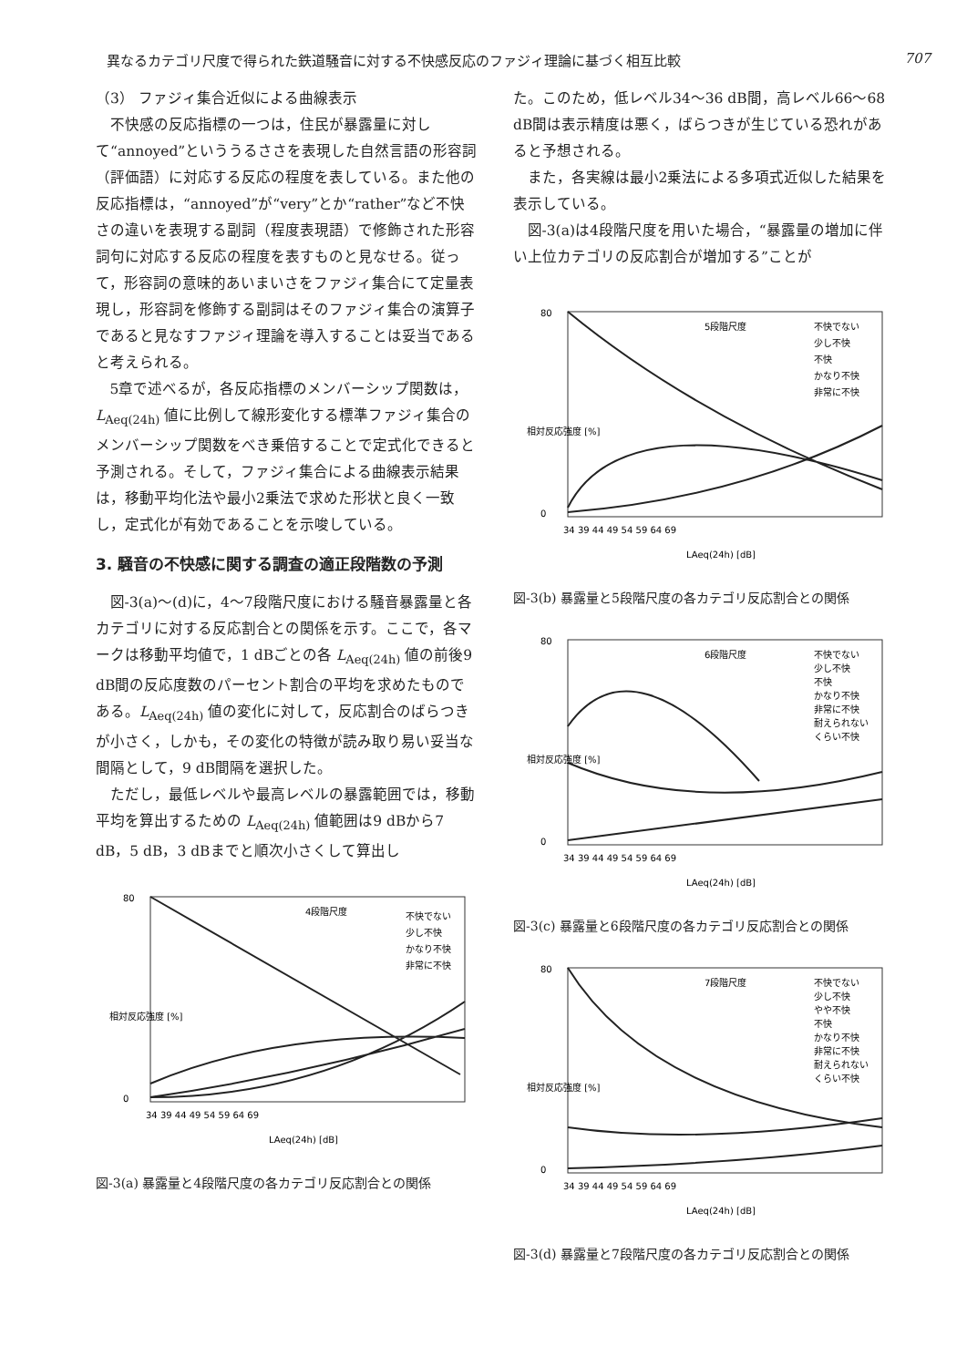異なるカテゴリ尺度で得られた鉄道騒音に対する不快感反応のファジィ理論に基づく相互比較 707
（3） ファジィ集合近似による曲線表示
不快感の反応指標の一つは，住民が暴露量に対して“annoyed”といううるささを表現した自然言語の形容詞（評価語）に対応する反応の程度を表している。また他の反応指標は，“annoyed”が“very”とか“rather”など不快さの違いを表現する副詞（程度表現語）で修飾された形容詞句に対応する反応の程度を表すものと見なせる。従って，形容詞の意味的あいまいさをファジィ集合にて定量表現し，形容詞を修飾する副詞はそのファジィ集合の演算子であると見なすファジィ理論を導入することは妥当であると考えられる。
5章で述べるが，各反応指標のメンバーシップ関数は，L<sub>Aeq(24h)</sub> 値に比例して線形変化する標準ファジィ集合のメンバーシップ関数をべき乗倍することで定式化できると予測される。そして，ファジィ集合による曲線表示結果は，移動平均化法や最小2乗法で求めた形状と良く一致し，定式化が有効であることを示唆している。
3. 騒音の不快感に関する調査の適正段階数の予測
図-3(a)～(d)に，4～7段階尺度における騒音暴露量と各カテゴリに対する反応割合との関係を示す。ここで，各マークは移動平均値で，1 dBごとの各 L<sub>Aeq(24h)</sub> 値の前後9 dB間の反応度数のパーセント割合の平均を求めたものである。L<sub>Aeq(24h)</sub> 値の変化に対して，反応割合のばらつきが小さく，しかも，その変化の特徴が読み取り易い妥当な間隔として，9 dB間隔を選択した。
ただし，最低レベルや最高レベルの暴露範囲では，移動平均を算出するための L<sub>Aeq(24h)</sub> 値範囲は9 dBから7 dB，5 dB，3 dBまでと順次小さくして算出し
4段階尺度
不快でない
少し不快
かなり不快
非常に不快
80
0
34 39 44 49 54 59 64 69
LAeq(24h) [dB]
相対反応強度 [%]
図-3(a) 暴露量と4段階尺度の各カテゴリ反応割合との関係
た。このため，低レベル34～36 dB間，高レベル66～68 dB間は表示精度は悪く，ばらつきが生じている恐れがあると予想される。
また，各実線は最小2乗法による多項式近似した結果を表示している。
図-3(a)は4段階尺度を用いた場合，“暴露量の増加に伴い上位カテゴリの反応割合が増加する”ことが
5段階尺度
不快でない
少し不快
不快
かなり不快
非常に不快
80
0
34 39 44 49 54 59 64 69
LAeq(24h) [dB]
相対反応強度 [%]
図-3(b) 暴露量と5段階尺度の各カテゴリ反応割合との関係
6段階尺度
不快でない
少し不快
不快
かなり不快
非常に不快
耐えられない
くらい不快
80
0
34 39 44 49 54 59 64 69
LAeq(24h) [dB]
相対反応強度 [%]
図-3(c) 暴露量と6段階尺度の各カテゴリ反応割合との関係
7段階尺度
不快でない
少し不快
やや不快
不快
かなり不快
非常に不快
耐えられない
くらい不快
80
0
34 39 44 49 54 59 64 69
LAeq(24h) [dB]
相対反応強度 [%]
図-3(d) 暴露量と7段階尺度の各カテゴリ反応割合との関係